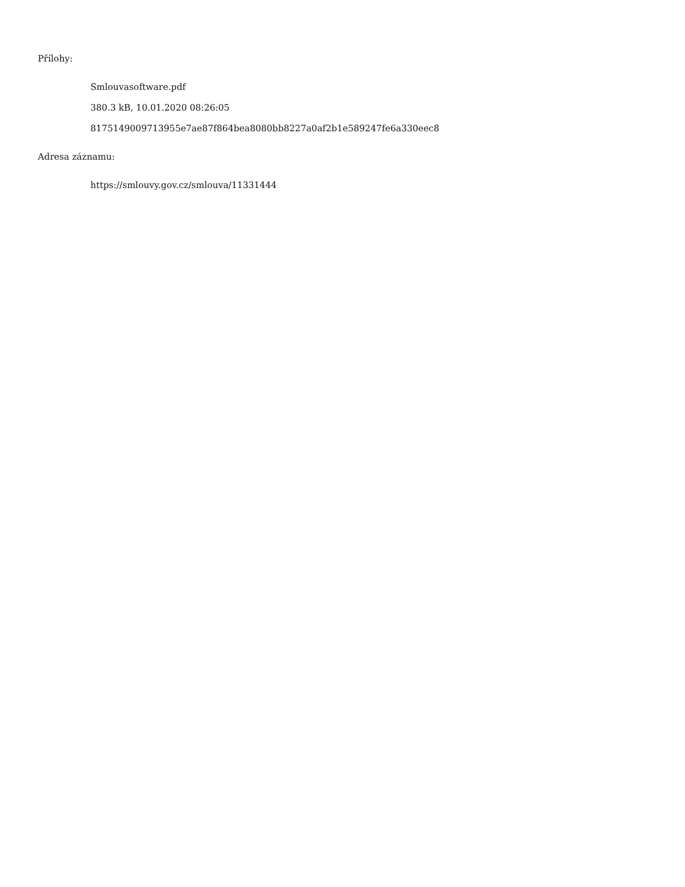Přílohy:
Smlouvasoftware.pdf
380.3 kB, 10.01.2020 08:26:05
8175149009713955e7ae87f864bea8080bb8227a0af2b1e589247fe6a330eec8
Adresa záznamu:
https://smlouvy.gov.cz/smlouva/11331444